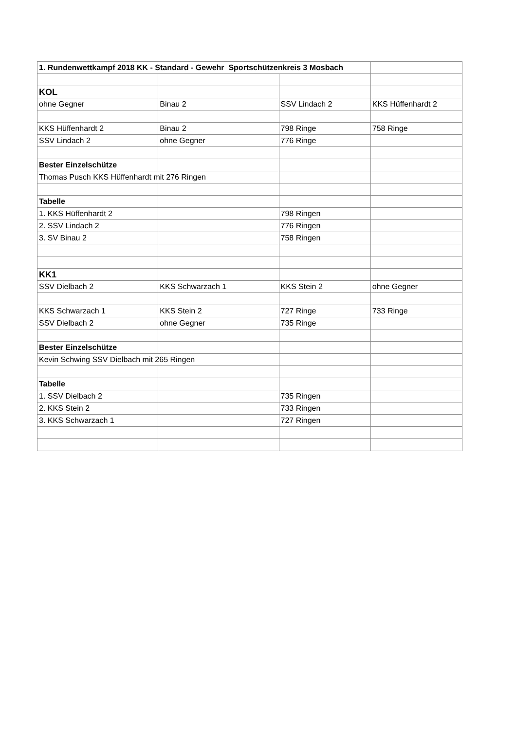| 1. Rundenwettkampf 2018 KK - Standard - Gewehr Sportschützenkreis 3 Mosbach | | | |
| KOL | | | |
| ohne Gegner | Binau 2 | SSV Lindach 2 | KKS Hüffenhardt 2 |
| KKS Hüffenhardt 2 | Binau 2 | 798 Ringe | 758 Ringe |
| SSV Lindach 2 | ohne Gegner | 776 Ringe | |
| Bester Einzelschütze | | | |
| Thomas Pusch KKS Hüffenhardt mit 276 Ringen | | | |
| Tabelle | | | |
| 1. KKS Hüffenhardt 2 | | 798 Ringen | |
| 2. SSV Lindach 2 | | 776 Ringen | |
| 3. SV Binau 2 | | 758 Ringen | |
| KK1 | | | |
| SSV Dielbach 2 | KKS Schwarzach 1 | KKS Stein 2 | ohne Gegner |
| KKS Schwarzach 1 | KKS Stein 2 | 727 Ringe | 733 Ringe |
| SSV Dielbach 2 | ohne Gegner | 735 Ringe | |
| Bester Einzelschütze | | | |
| Kevin Schwing SSV Dielbach mit 265 Ringen | | | |
| Tabelle | | | |
| 1. SSV Dielbach 2 | | 735 Ringen | |
| 2. KKS Stein 2 | | 733 Ringen | |
| 3. KKS Schwarzach 1 | | 727 Ringen | |